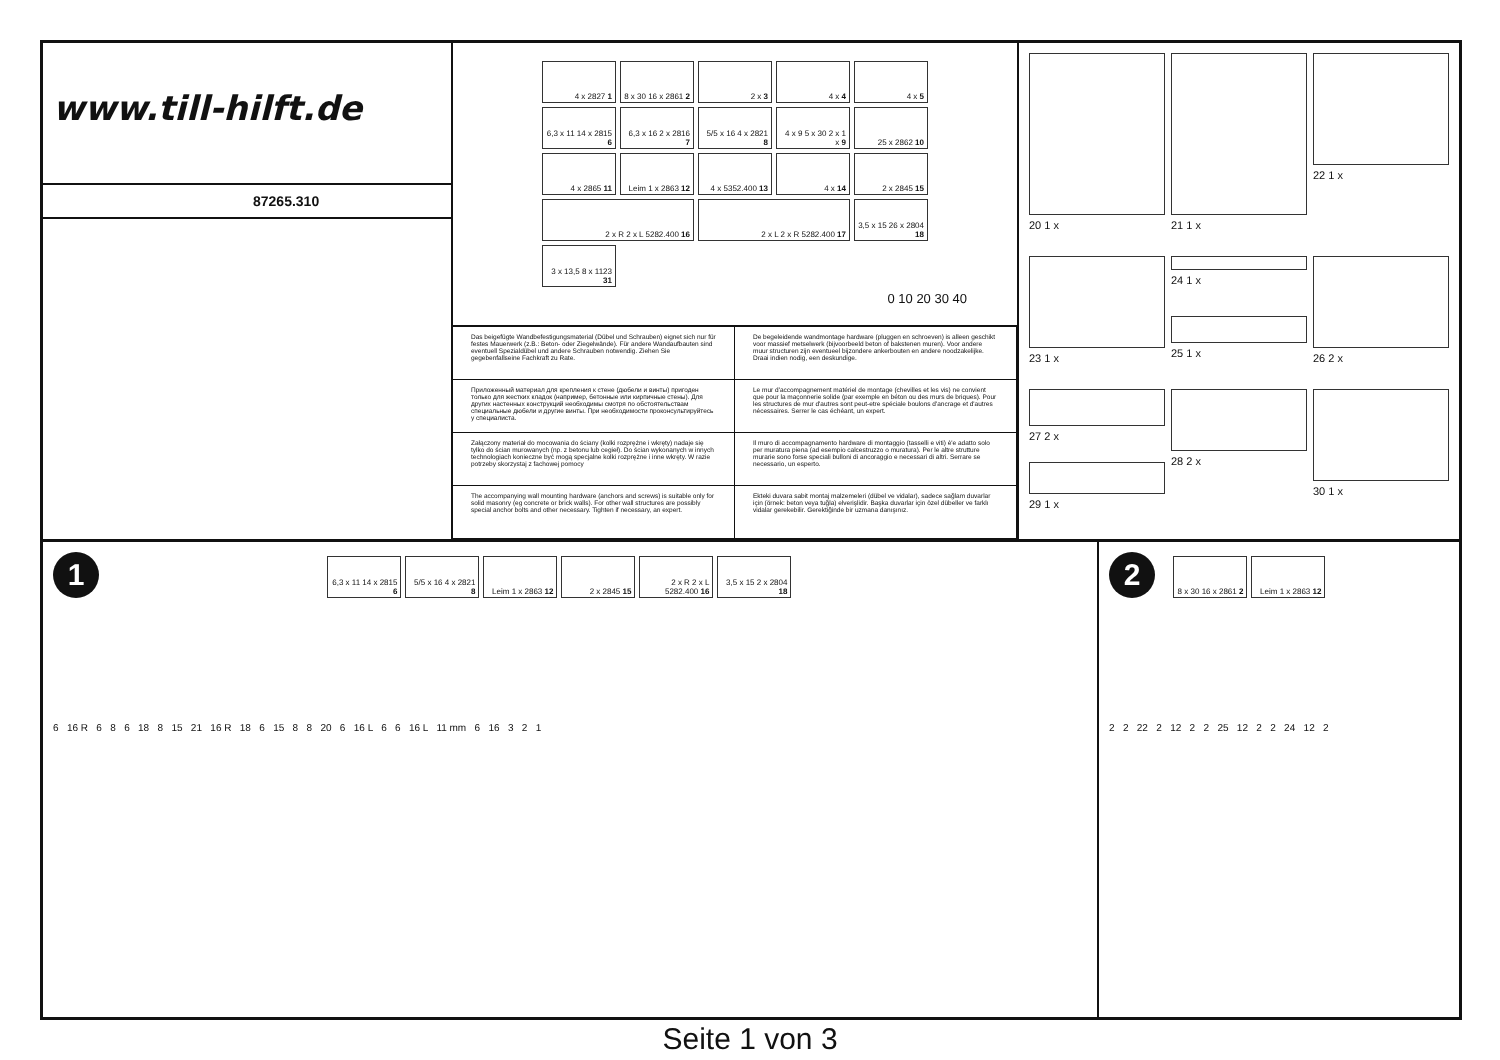www.till-hilft.de
87265.310
| 4 x 2827 1 | 8 x 30 16 x 2861 2 | 2 x 3 | 4 x 4 | 4 x 5 |
| 6,3 x 11 14 x 2815 6 | 6,3 x 16 2 x 2816 7 | 5/5 x 16 4 x 2821 8 | 4 x 9 5 x 30 2 x 1 x 9 | 25 x 2862 10 |
| 4 x 2865 11 | Leim 1 x 2863 12 | 4 x 5352.400 13 | 4 x 14 | 2 x 2845 15 |
| 2 x R 2 x L 5282.400 16 | | 2 x L 2 x R 5282.400 17 | | 3,5 x 15 26 x 2804 18 |
| 3 x 13,5 8 x 1123 31 | | | | |
0 10 20 30 40
Das beigefügte Wandbefestigungsmaterial (Dübel und Schrauben) eignet sich nur für festes Mauerwerk (z.B.: Beton- oder Ziegelwände). Für andere Wandaufbauten sind eventuell Spezialdübel und andere Schrauben notwendig. Ziehen Sie gegebenfallseine Fachkraft zu Rate.
De begeleidende wandmontage hardware (pluggen en schroeven) is alleen geschikt voor massief metselwerk (bijvoorbeeld beton of bakstenen muren). Voor andere muur structuren zijn eventueel bijzondere ankerbouten en andere noodzakelijke. Draai indien nodig, een deskundige.
Приложенный материал для крепления к стене (дюбели и винты) пригоден только для жестких кладок (например, бетонные или кирпичные стены). Для других настенных конструкций необходимы смотря по обстоятельствам специальные дюбели и другие винты. При необходимости проконсультируйтесь у специалиста.
Le mur d'accompagnement matériel de montage (chevilles et les vis) ne convient que pour la maçonnerie solide (par exemple en béton ou des murs de briques). Pour les structures de mur d'autres sont peut-etre spéciale boulons d'ancrage et d'autres nécessaires. Serrer le cas échéant, un expert.
Załączony materiał do mocowania do ściany (kolki rozprężne i wkręty) nadaje się tylko do ścian murowanych (np. z betonu lub cegieł). Do ścian wykonanych w innych technologiach konieczne być mogą specjalne kolki rozprężne i inne wkręty. W razie potrzeby skorzystaj z fachowej pomocy
Il muro di accompagnamento hardware di montaggio (tasselli e viti) è'e adatto solo per muratura piena (ad esempio calcestruzzo o muratura). Per le altre strutture murarie sono forse speciali bulloni di ancoraggio e necessari di altri. Serrare se necessario, un esperto.
The accompanying wall mounting hardware (anchors and screws) is suitable only for solid masonry (eg concrete or brick walls). For other wall structures are possibly special anchor bolts and other necessary. Tighten if necessary, an expert.
Ekteki duvara sabit montaj malzemeleri (dübel ve vidalar), sadece sağlam duvarlar için (örnek: beton veya tuğla) elverişlidir. Başka duvarlar için özel dübeller ve farklı vidalar gerekebilir. Gerektiğinde bir uzmana danışınız.
20 1 x
21 1 x
22 1 x
23 1 x
24 1 x
25 1 x
26 2 x
27 2 x
29 1 x
28 2 x
30 1 x
1
| 6,3 x 11 14 x 2815 6 | 5/5 x 16 4 x 2821 8 | Leim 1 x 2863 12 | 2 x 2845 15 | 2 x R 2 x L 5282.400 16 | 3,5 x 15 2 x 2804 18 |
6 16 R 6 8 6 18 8 15 21 16 R 18 6 15 8 8 20 6 16 L 6 6 16 L 11 mm 6 16 3 2 1
2
| 8 x 30 16 x 2861 2 | Leim 1 x 2863 12 |
2 2 22 2 12 2 2 25 12 2 2 24 12 2
Seite 1 von 3